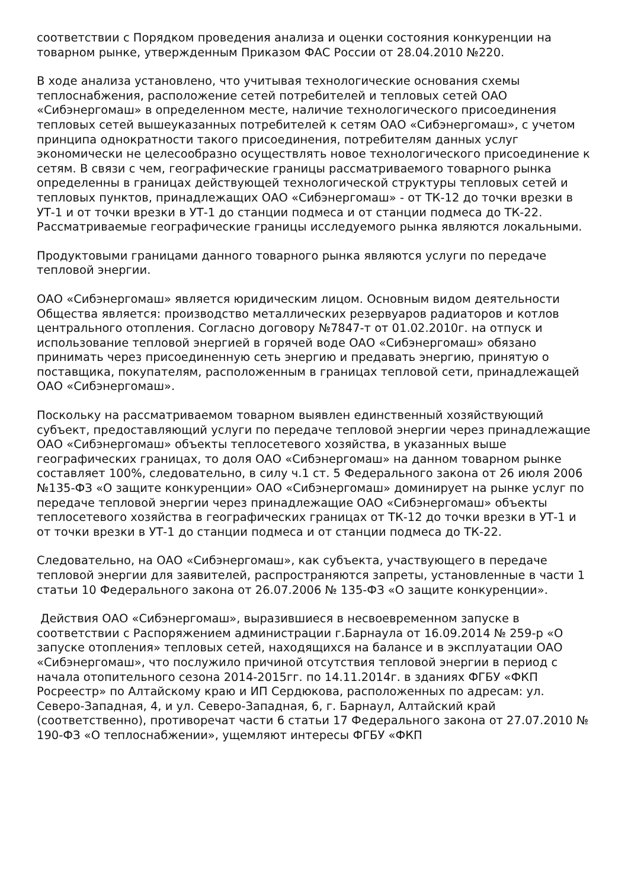соответствии с Порядком проведения анализа и оценки состояния конкуренции на товарном рынке, утвержденным Приказом ФАС России от 28.04.2010 №220.
В ходе анализа установлено, что учитывая технологические основания схемы теплоснабжения, расположение сетей потребителей и тепловых сетей ОАО «Сибэнергомаш» в определенном месте, наличие технологического присоединения тепловых сетей вышеуказанных потребителей к сетям ОАО «Сибэнергомаш», с учетом принципа однократности такого присоединения, потребителям данных услуг экономически не целесообразно осуществлять новое технологического присоединение к сетям. В связи с чем, географические границы рассматриваемого товарного рынка определенны в границах действующей технологической структуры тепловых сетей и тепловых пунктов, принадлежащих ОАО «Сибэнергомаш» - от ТК-12 до точки врезки в УТ-1 и от точки врезки в УТ-1 до станции подмеса и от станции подмеса до ТК-22. Рассматриваемые географические границы исследуемого рынка являются локальными.
Продуктовыми границами данного товарного рынка являются услуги по передаче тепловой энергии.
ОАО «Сибэнергомаш» является юридическим лицом. Основным видом деятельности Общества является: производство металлических резервуаров радиаторов и котлов центрального отопления. Согласно договору №7847-т от 01.02.2010г. на отпуск и использование тепловой энергией в горячей воде ОАО «Сибэнергомаш» обязано принимать через присоединенную сеть энергию и предавать энергию, принятую о поставщика, покупателям, расположенным в границах тепловой сети, принадлежащей ОАО «Сибэнергомаш».
Поскольку на рассматриваемом товарном выявлен единственный хозяйствующий субъект, предоставляющий услуги по передаче тепловой энергии через принадлежащие ОАО «Сибэнергомаш» объекты теплосетевого хозяйства, в указанных выше географических границах, то доля ОАО «Сибэнергомаш» на данном товарном рынке составляет 100%, следовательно, в силу ч.1 ст. 5 Федерального закона от 26 июля 2006 №135-ФЗ «О защите конкуренции» ОАО «Сибэнергомаш» доминирует на рынке услуг по передаче тепловой энергии через принадлежащие ОАО «Сибэнергомаш» объекты теплосетевого хозяйства в географических границах от ТК-12 до точки врезки в УТ-1 и от точки врезки в УТ-1 до станции подмеса и от станции подмеса до ТК-22.
Следовательно, на ОАО «Сибэнергомаш», как субъекта, участвующего в передаче тепловой энергии для заявителей, распространяются запреты, установленные в части 1 статьи 10 Федерального закона от 26.07.2006 № 135-ФЗ «О защите конкуренции».
Действия ОАО «Сибэнергомаш», выразившиеся в несвоевременном запуске в соответствии с Распоряжением администрации г.Барнаула от 16.09.2014 № 259-р «О запуске отопления» тепловых сетей, находящихся на балансе и в эксплуатации ОАО «Сибэнергомаш», что послужило причиной отсутствия тепловой энергии в период с начала отопительного сезона 2014-2015гг. по 14.11.2014г. в зданиях ФГБУ «ФКП Росреестр» по Алтайскому краю и ИП Сердюкова, расположенных по адресам: ул. Северо-Западная, 4, и ул. Северо-Западная, 6, г. Барнаул, Алтайский край (соответственно), противоречат части 6 статьи 17 Федерального закона от 27.07.2010 № 190-ФЗ «О теплоснабжении», ущемляют интересы ФГБУ «ФКП